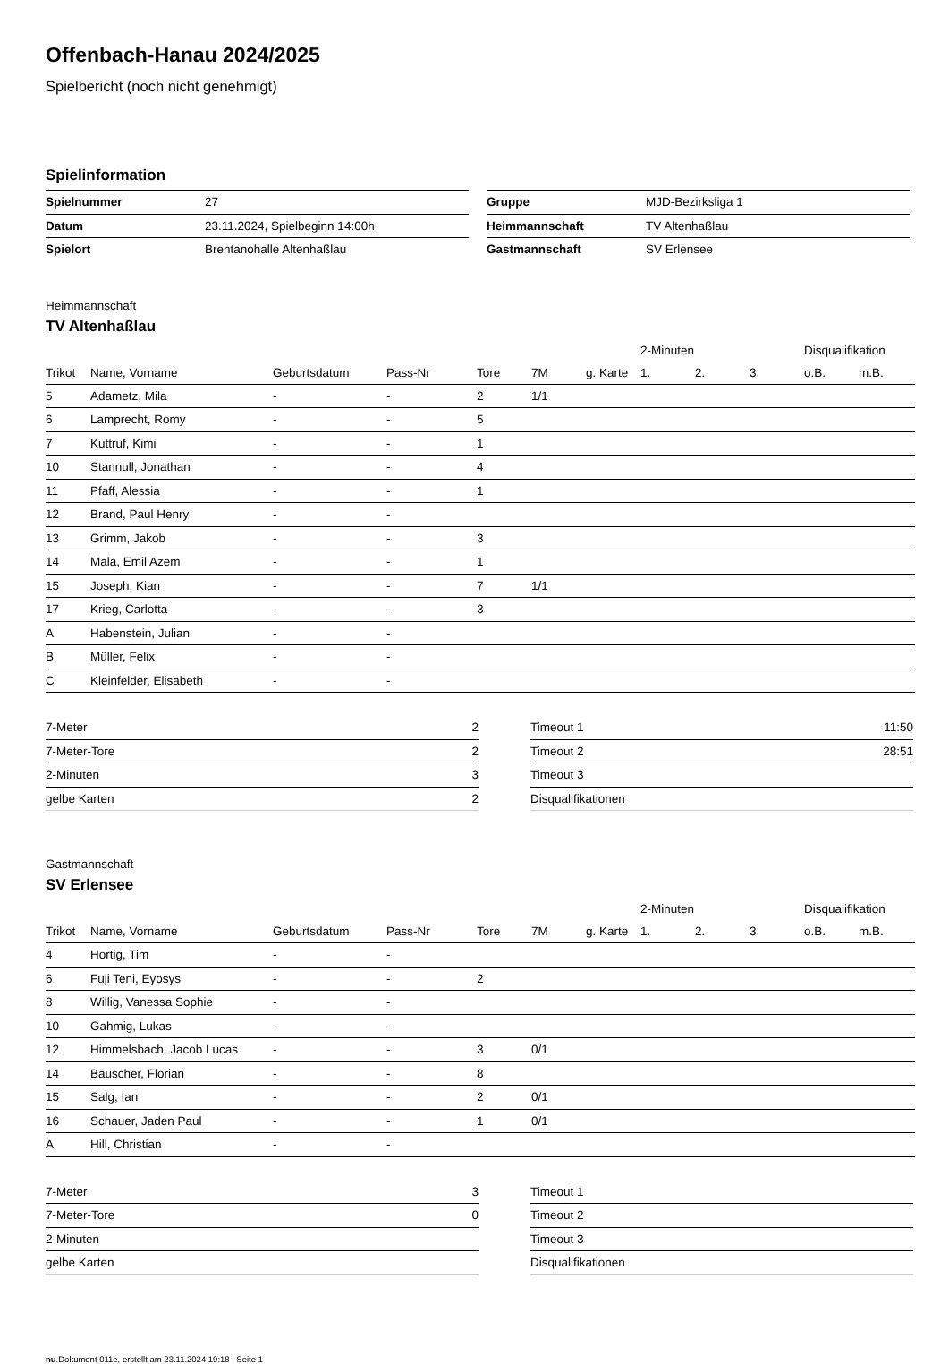Offenbach-Hanau 2024/2025
Spielbericht (noch nicht genehmigt)
Spielinformation
| Spielnummer | 27 |
| Datum | 23.11.2024, Spielbeginn 14:00h |
| Spielort | Brentanohalle Altenhaßlau |
| Gruppe | MJD-Bezirksliga 1 |
| Heimmannschaft | TV Altenhaßlau |
| Gastmannschaft | SV Erlensee |
Heimmannschaft
TV Altenhaßlau
| | | | | | | | | 2-Minuten | | | Disqualifikation | |
| --- | --- | --- | --- | --- | --- | --- | --- | --- | --- | --- | --- | --- |
| Trikot | Name, Vorname | Geburtsdatum | Pass-Nr | Tore | 7M | g. Karte | | 1. | 2. | 3. | o.B. | m.B. |
| 5 | Adametz, Mila | - | - | 2 | 1/1 | | | | | | | |
| 6 | Lamprecht, Romy | - | - | 5 | | | | | | | | |
| 7 | Kuttruf, Kimi | - | - | 1 | | | | | | | | |
| 10 | Stannull, Jonathan | - | - | 4 | | | | | | | | |
| 11 | Pfaff, Alessia | - | - | 1 | | | | | | | | |
| 12 | Brand, Paul Henry | - | - | | | | | | | | | |
| 13 | Grimm, Jakob | - | - | 3 | | | | | | | | |
| 14 | Mala, Emil Azem | - | - | 1 | | | | | | | | |
| 15 | Joseph, Kian | - | - | 7 | 1/1 | | | | | | | |
| 17 | Krieg, Carlotta | - | - | 3 | | | | | | | | |
| A | Habenstein, Julian | - | - | | | | | | | | | |
| B | Müller, Felix | - | - | | | | | | | | | |
| C | Kleinfelder, Elisabeth | - | - | | | | | | | | | |
| 7-Meter | 2 |
| 7-Meter-Tore | 2 |
| 2-Minuten | 3 |
| gelbe Karten | 2 |
| Timeout 1 | 11:50 |
| Timeout 2 | 28:51 |
| Timeout 3 | |
| Disqualifikationen | |
Gastmannschaft
SV Erlensee
| | | | | | | | | 2-Minuten | | | Disqualifikation | |
| --- | --- | --- | --- | --- | --- | --- | --- | --- | --- | --- | --- | --- |
| Trikot | Name, Vorname | Geburtsdatum | Pass-Nr | Tore | 7M | g. Karte | | 1. | 2. | 3. | o.B. | m.B. |
| 4 | Hortig, Tim | - | - | | | | | | | | | |
| 6 | Fuji Teni, Eyosys | - | - | 2 | | | | | | | | |
| 8 | Willig, Vanessa Sophie | - | - | | | | | | | | | |
| 10 | Gahmig, Lukas | - | - | | | | | | | | | |
| 12 | Himmelsbach, Jacob Lucas | - | - | 3 | 0/1 | | | | | | | |
| 14 | Bäuscher, Florian | - | - | 8 | | | | | | | | |
| 15 | Salg, Ian | - | - | 2 | 0/1 | | | | | | | |
| 16 | Schauer, Jaden Paul | - | - | 1 | 0/1 | | | | | | | |
| A | Hill, Christian | - | - | | | | | | | | | |
| 7-Meter | 3 |
| 7-Meter-Tore | 0 |
| 2-Minuten | |
| gelbe Karten | |
| Timeout 1 | |
| Timeout 2 | |
| Timeout 3 | |
| Disqualifikationen | |
nu.Dokument 011e, erstellt am 23.11.2024 19:18 | Seite 1